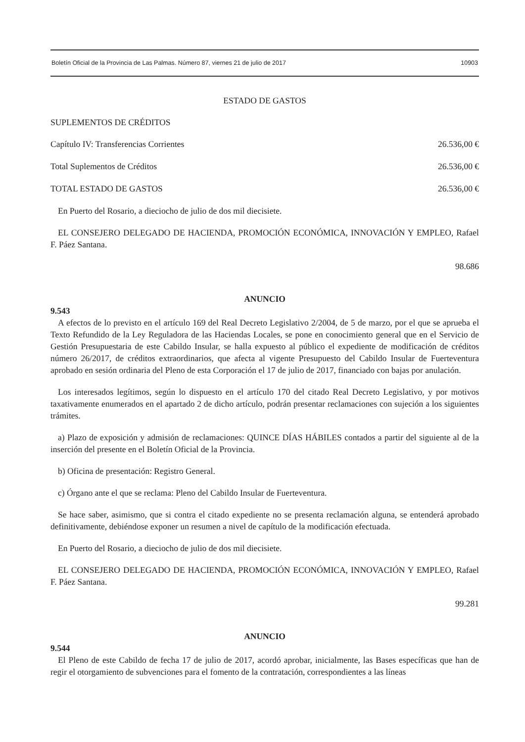Boletín Oficial de la Provincia de Las Palmas. Número 87, viernes 21 de julio de 2017 10903
ESTADO DE GASTOS
SUPLEMENTOS DE CRÉDITOS
Capítulo IV: Transferencias Corrientes 26.536,00 €
Total Suplementos de Créditos 26.536,00 €
TOTAL ESTADO DE GASTOS 26.536,00 €
En Puerto del Rosario, a dieciocho de julio de dos mil diecisiete.
EL CONSEJERO DELEGADO DE HACIENDA, PROMOCIÓN ECONÓMICA, INNOVACIÓN Y EMPLEO, Rafael F. Páez Santana.
98.686
ANUNCIO
9.543
A efectos de lo previsto en el artículo 169 del Real Decreto Legislativo 2/2004, de 5 de marzo, por el que se aprueba el Texto Refundido de la Ley Reguladora de las Haciendas Locales, se pone en conocimiento general que en el Servicio de Gestión Presupuestaria de este Cabildo Insular, se halla expuesto al público el expediente de modificación de créditos número 26/2017, de créditos extraordinarios, que afecta al vigente Presupuesto del Cabildo Insular de Fuerteventura aprobado en sesión ordinaria del Pleno de esta Corporación el 17 de julio de 2017, financiado con bajas por anulación.
Los interesados legítimos, según lo dispuesto en el artículo 170 del citado Real Decreto Legislativo, y por motivos taxativamente enumerados en el apartado 2 de dicho artículo, podrán presentar reclamaciones con sujeción a los siguientes trámites.
a) Plazo de exposición y admisión de reclamaciones: QUINCE DÍAS HÁBILES contados a partir del siguiente al de la inserción del presente en el Boletín Oficial de la Provincia.
b) Oficina de presentación: Registro General.
c) Órgano ante el que se reclama: Pleno del Cabildo Insular de Fuerteventura.
Se hace saber, asimismo, que si contra el citado expediente no se presenta reclamación alguna, se entenderá aprobado definitivamente, debiéndose exponer un resumen a nivel de capítulo de la modificación efectuada.
En Puerto del Rosario, a dieciocho de julio de dos mil diecisiete.
EL CONSEJERO DELEGADO DE HACIENDA, PROMOCIÓN ECONÓMICA, INNOVACIÓN Y EMPLEO, Rafael F. Páez Santana.
99.281
ANUNCIO
9.544
El Pleno de este Cabildo de fecha 17 de julio de 2017, acordó aprobar, inicialmente, las Bases específicas que han de regir el otorgamiento de subvenciones para el fomento de la contratación, correspondientes a las líneas